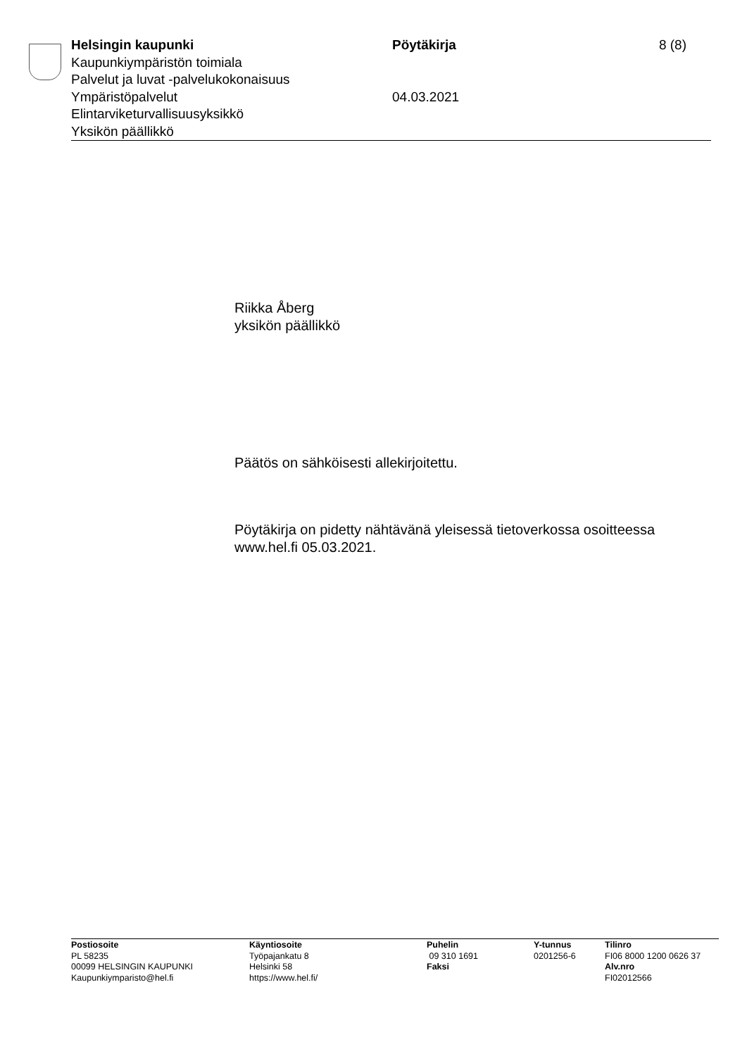Helsingin kaupunki
Kaupunkiympäristön toimiala
Palvelut ja luvat -palvelukokonaisuus
Ympäristöpalvelut
Elintarviketurvallisuusyksikkö
Yksikön päällikkö
Pöytäkirja
04.03.2021
8 (8)
Riikka Åberg
yksikön päällikkö
Päätös on sähköisesti allekirjoitettu.
Pöytäkirja on pidetty nähtävänä yleisessä tietoverkossa osoitteessa www.hel.fi 05.03.2021.
Postiosoite
PL 58235
00099 HELSINGIN KAUPUNKI
Kaupunkiymparisto@hel.fi
Käyntiosoite
Työpajankatu 8
Helsinki 58
https://www.hel.fi/
Puhelin
09 310 1691
Faksi
Y-tunnus
0201256-6
Tilinro
FI06 8000 1200 0626 37
Alv.nro
FI02012566